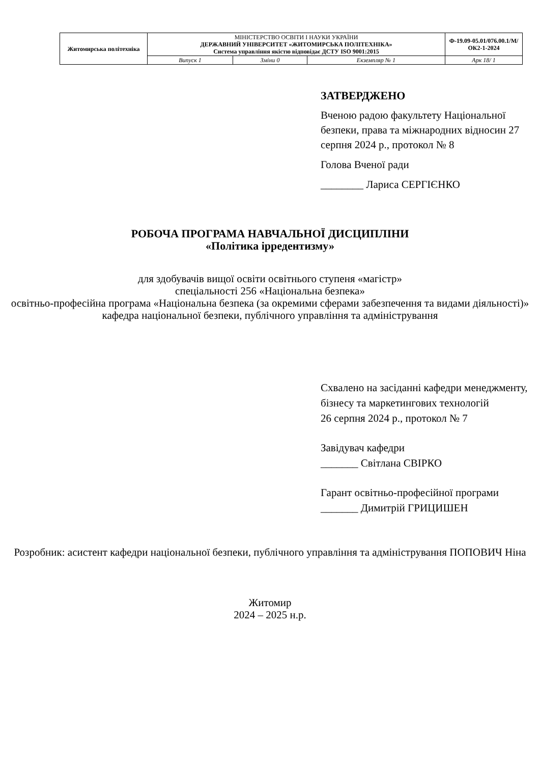| Житомирська політехніка | МІНІСТЕРСТВО ОСВІТИ І НАУКИ УКРАЇНИ ДЕРЖАВНИЙ УНІВЕРСИТЕТ «ЖИТОМИРСЬКА ПОЛІТЕХНІКА» Система управління якістю відповідає ДСТУ ISO 9001:2015 | | | Ф-19.09-05.01/076.00.1/М/ОК2-1-2024 |
| | Випуск 1 | Зміни 0 | Екземпляр № 1 | Арк 18/ 1 |
ЗАТВЕРДЖЕНО
Вченою радою факультету Національної безпеки, права та міжнародних відносин 27 серпня 2024 р., протокол № 8
Голова Вченої ради
________ Лариса СЕРГІЄНКО
РОБОЧА ПРОГРАМА НАВЧАЛЬНОЇ ДИСЦИПЛІНИ
«Політика ірредентизму»
для здобувачів вищої освіти освітнього ступеня «магістр»
спеціальності 256 «Національна безпека»
освітньо-професійна програма «Національна безпека (за окремими сферами забезпечення та видами діяльності)»
кафедра національної безпеки, публічного управління та адміністрування
Схвалено на засіданні кафедри менеджменту, бізнесу та маркетингових технологій
26 серпня 2024 р., протокол № 7
Завідувач кафедри
_______ Світлана СВІРКО
Гарант освітньо-професійної програми
_______ Димитрій ГРИЦИШЕН
Розробник: асистент кафедри національної безпеки, публічного управління та адміністрування ПОПОВИЧ Ніна
Житомир
2024 – 2025 н.р.